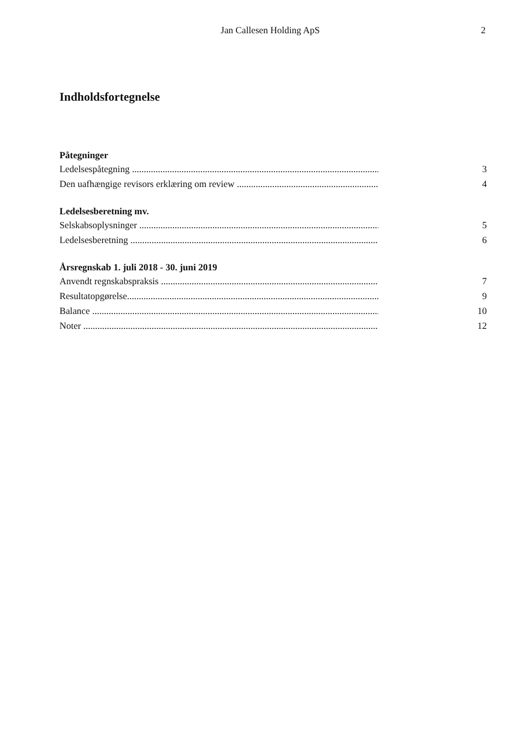Jan Callesen Holding ApS 2
Indholdsfortegnelse
Påtegninger
Ledelsespåtegning .................................................................................................................... 3
Den uafhængige revisors erklæring om review ..................................................................... 4
Ledelsesberetning mv.
Selskabsoplysninger ................................................................................................................... 5
Ledelsesberetning ....................................................................................................................... 6
Årsregnskab 1. juli 2018 - 30. juni 2019
Anvendt regnskabspraksis .......................................................................................................... 7
Resultatopgørelse........................................................................................................................ 9
Balance ........................................................................................................................................ 10
Noter ........................................................................................................................................... 12